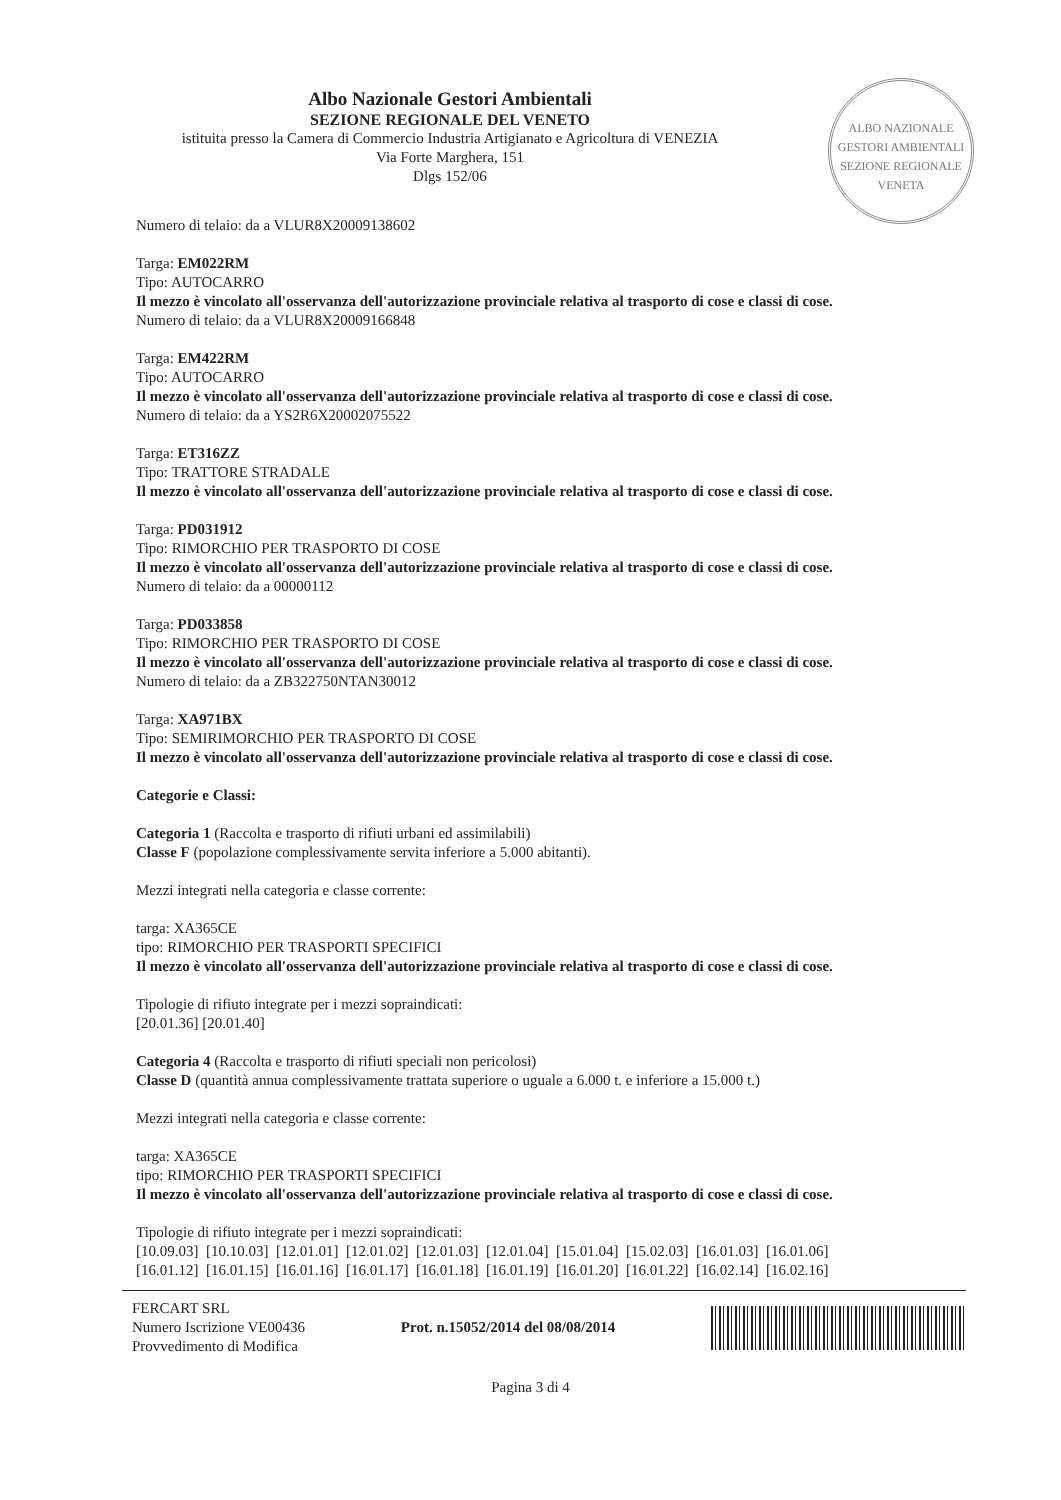Albo Nazionale Gestori Ambientali
SEZIONE REGIONALE DEL VENETO
istituita presso la Camera di Commercio Industria Artigianato e Agricoltura di VENEZIA
Via Forte Marghera, 151
Dlgs 152/06
ALBO NAZIONALE GESTORI AMBIENTALI
SEZIONE REGIONALE VENETA
Numero di telaio: da a VLUR8X20009138602
Targa: EM022RM
Tipo: AUTOCARRO
Il mezzo è vincolato all'osservanza dell'autorizzazione provinciale relativa al trasporto di cose e classi di cose.
Numero di telaio: da a VLUR8X20009166848
Targa: EM422RM
Tipo: AUTOCARRO
Il mezzo è vincolato all'osservanza dell'autorizzazione provinciale relativa al trasporto di cose e classi di cose.
Numero di telaio: da a YS2R6X20002075522
Targa: ET316ZZ
Tipo: TRATTORE STRADALE
Il mezzo è vincolato all'osservanza dell'autorizzazione provinciale relativa al trasporto di cose e classi di cose.
Targa: PD031912
Tipo: RIMORCHIO PER TRASPORTO DI COSE
Il mezzo è vincolato all'osservanza dell'autorizzazione provinciale relativa al trasporto di cose e classi di cose.
Numero di telaio: da a 00000112
Targa: PD033858
Tipo: RIMORCHIO PER TRASPORTO DI COSE
Il mezzo è vincolato all'osservanza dell'autorizzazione provinciale relativa al trasporto di cose e classi di cose.
Numero di telaio: da a ZB322750NTAN30012
Targa: XA971BX
Tipo: SEMIRIMORCHIO PER TRASPORTO DI COSE
Il mezzo è vincolato all'osservanza dell'autorizzazione provinciale relativa al trasporto di cose e classi di cose.
Categorie e Classi:
Categoria 1 (Raccolta e trasporto di rifiuti urbani ed assimilabili)
Classe F (popolazione complessivamente servita inferiore a 5.000 abitanti).
Mezzi integrati nella categoria e classe corrente:
targa: XA365CE
tipo: RIMORCHIO PER TRASPORTI SPECIFICI
Il mezzo è vincolato all'osservanza dell'autorizzazione provinciale relativa al trasporto di cose e classi di cose.
Tipologie di rifiuto integrate per i mezzi sopraindicati:
[20.01.36] [20.01.40]
Categoria 4 (Raccolta e trasporto di rifiuti speciali non pericolosi)
Classe D (quantità annua complessivamente trattata superiore o uguale a 6.000 t. e inferiore a 15.000 t.)
Mezzi integrati nella categoria e classe corrente:
targa: XA365CE
tipo: RIMORCHIO PER TRASPORTI SPECIFICI
Il mezzo è vincolato all'osservanza dell'autorizzazione provinciale relativa al trasporto di cose e classi di cose.
Tipologie di rifiuto integrate per i mezzi sopraindicati:
[10.09.03] [10.10.03] [12.01.01] [12.01.02] [12.01.03] [12.01.04] [15.01.04] [15.02.03] [16.01.03] [16.01.06] [16.01.12] [16.01.15] [16.01.16] [16.01.17] [16.01.18] [16.01.19] [16.01.20] [16.01.22] [16.02.14] [16.02.16]
FERCART SRL
Numero Iscrizione VE00436
Provvedimento di Modifica
Prot. n.15052/2014 del 08/08/2014
Pagina 3 di 4